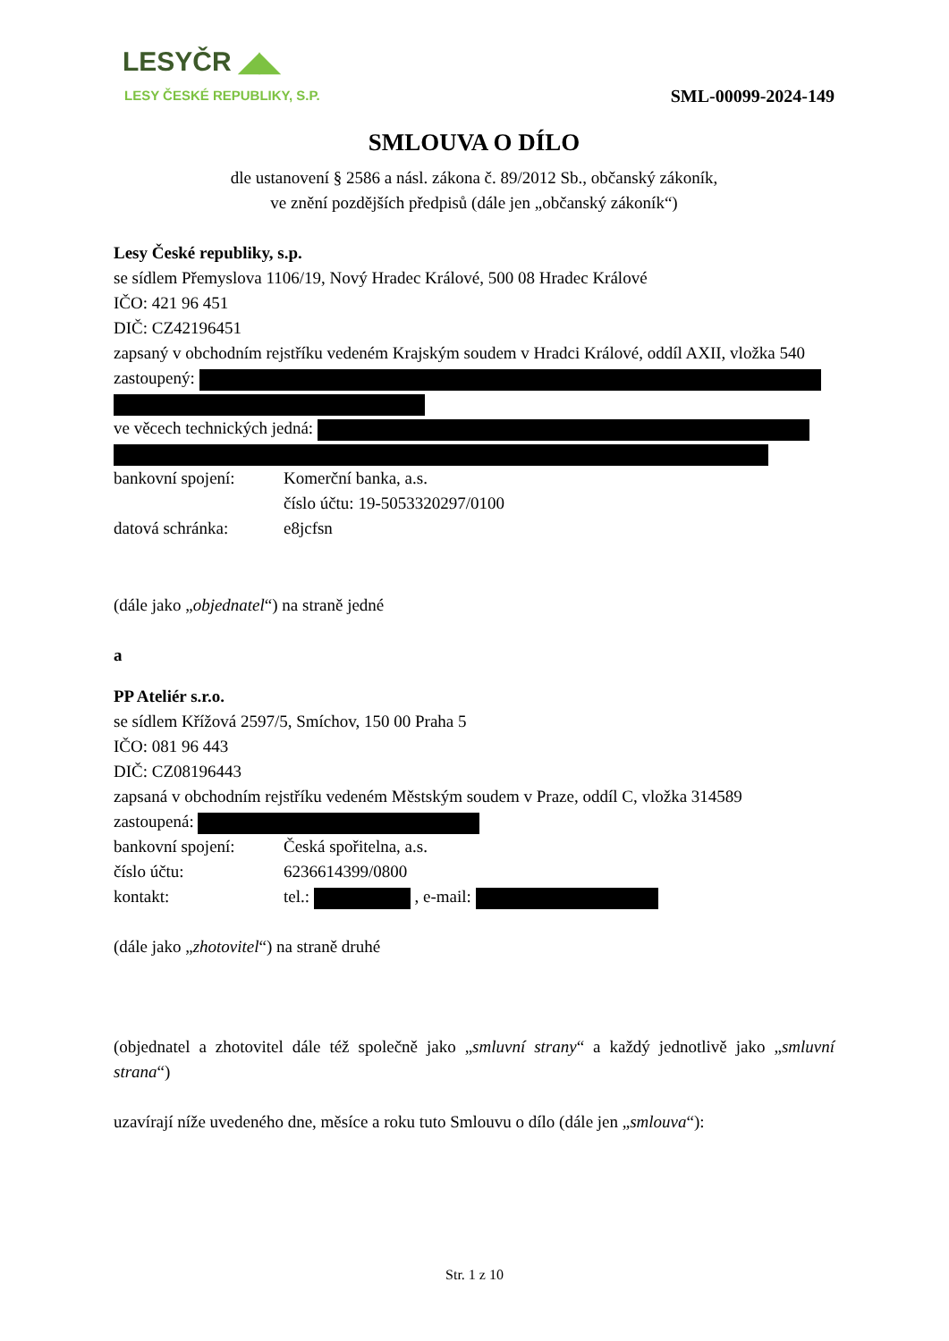LESYČR ◢◣
LESY ČESKÉ REPUBLIKY, S.P. SML-00099-2024-149
SMLOUVA O DÍLO
dle ustanovení § 2586 a násl. zákona č. 89/2012 Sb., občanský zákoník,
ve znění pozdějších předpisů (dále jen „občanský zákoník“)
Lesy České republiky, s.p.
se sídlem Přemyslova 1106/19, Nový Hradec Králové, 500 08 Hradec Králové
IČO: 421 96 451
DIČ: CZ42196451
zapsaný v obchodním rejstříku vedeném Krajským soudem v Hradci Králové, oddíl AXII, vložka 540
zastoupený:
ve věcech technických jedná:
bankovní spojení: Komerční banka, a.s.
číslo účtu: 19-5053320297/0100
datová schránka: e8jcfsn
(dále jako „objednatel“) na straně jedné
a
PP Ateliér s.r.o.
se sídlem Křížová 2597/5, Smíchov, 150 00 Praha 5
IČO: 081 96 443
DIČ: CZ08196443
zapsaná v obchodním rejstříku vedeném Městským soudem v Praze, oddíl C, vložka 314589
zastoupená:
bankovní spojení: Česká spořitelna, a.s.
číslo účtu: 6236614399/0800
kontakt: tel.: , e-mail:
(dále jako „zhotovitel“) na straně druhé
(objednatel a zhotovitel dále též společně jako „smluvní strany“ a každý jednotlivě jako „smluvní strana“)
uzavírají níže uvedeného dne, měsíce a roku tuto Smlouvu o dílo (dále jen „smlouva“):
Str. 1 z 10